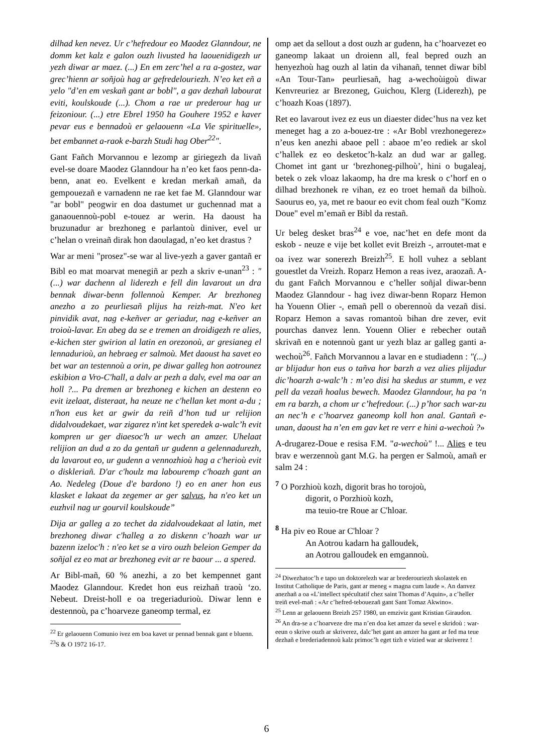dilhad ken nevez. Ur c’hefredour eo Maodez Glanndour, ne domm ket kalz e galon ouzh livusted ha laouenidigezh ur yezh diwar ar maez. (...) En em zerc’hel a ra a-gostez, war grec’hienn ar soñjoù hag ar gefredelouriezh. N’eo ket eñ a yelo "d’en em veskañ gant ar bobl", a gav dezhañ labourat eviti, koulskoude (...). Chom a rae ur prederour hag ur feizoniour. (...) etre Ebrel 1950 ha Gouhere 1952 e kaver pevar eus e bennadoù er gelaouenn «La Vie spirituelle», bet embannet a-raok e-barzh Studi hag Ober<sup>22</sup>".
Gant Fañch Morvannou e lezomp ar giriegezh da livañ evel-se doare Maodez Glanndour ha n’eo ket faos penn-da-benn, anat eo. Evelkent e kredan merkañ amañ, da gempouezañ e varnadenn ne rae ket fae M. Glanndour war "ar bobl" peogwir en doa dastumet ur guchennad mat a ganaouennoù-pobl e-touez ar werin. Ha daoust ha bruzunadur ar brezhoneg e parlantoù diniver, evel ur c’helan o vreinañ dirak hon daoulagad, n’eo ket drastus ?
War ar meni "prosez"-se war al live-yezh a gaver gantañ er Bibl eo mat moarvat menegiñ ar pezh a skriv e-unan<sup>23</sup> : "(...) war dachenn al liderezh e fell din lavarout un dra bennak diwar-benn follennoù Kemper. Ar brezhoneg anezho a zo peurliesañ plijus ha reizh-mat. N'eo ket pinvidik avat, nag e-keñver ar geriadur, nag e-keñver an troioù-lavar. En abeg da se e tremen an droidigezh re alies, e-kichen ster gwirion al latin en orezonoù, ar gresianeg el lennadurioù, an hebraeg er salmoù. Met daoust ha savet eo bet war an testennoù a orin, pe diwar galleg hon aotrounez eskibion a Vro-C'hall, a dalv ar pezh a dalv, evel ma oar an holl ?... Pa dremen ar brezhoneg e kichen an destenn eo evit izelaat, disteraat, ha neuze ne c'hellan ket mont a-du ; n'hon eus ket ar gwir da reiñ d’hon tud ur relijion didalvoudekaet, war zigarez n'int ket speredek a-walc’h evit kompren ur ger diaesoc'h ur wech an amzer. Uhelaat relijion an dud a zo da gentañ ur gudenn a gelennadurezh, da lavarout eo, ur gudenn a vennozhioù hag a c'herioù evit o diskleriañ. D'ar c'houlz ma labouremp c'hoazh gant an Ao. Nedeleg (Doue d'e bardono !) eo en aner hon eus klasket e lakaat da zegemer ar ger salvus, ha n'eo ket un euzhvil nag ur gourvil koulskoude”
Dija ar galleg a zo techet da zidalvoudekaat al latin, met brezhoneg diwar c'halleg a zo diskenn c’hoazh war ur bazenn izeloc'h : n'eo ket se a viro ouzh beleion Gemper da soñjal ez eo mat ar brezhoneg evit ar re baour ... a spered.
Ar Bibl-mañ, 60 % anezhi, a zo bet kempennet gant Maodez Glanndour. Kredet hon eus reizhañ traoù ‘zo. Nebeut. Dreist-holl e oa tregeriadurioù. Diwar lenn e destennoù, pa c’hoarveze ganeomp termal, ez
<sup>22</sup> Er gelaouenn Comunio ivez em boa kavet ur pennad bennak gant e bluenn.
<sup>23</sup>S & O 1972 16-17.
omp aet da sellout a dost ouzh ar gudenn, ha c’hoarvezet eo ganeomp lakaat un droienn all, feal bepred ouzh an henyezhoù hag ouzh al latin da vihanañ, tennet diwar bibl «An Tour-Tan» peurliesañ, hag a-wechoùigoù diwar Kenvreuriez ar Brezoneg, Guichou, Klerg (Liderezh), pe c’hoazh Koas (1897).
Ret eo lavarout ivez ez eus un diaester didec’hus na vez ket meneget hag a zo a-bouez-tre : «Ar Bobl vrezhonegerez» n’eus ken anezhi abaoe pell : abaoe m’eo rediek ar skol c’hallek ez eo desketoc’h-kalz an dud war ar galleg. Chomet int gant ur ‘brezhoneg-pilhoù’, hini o bugaleaj, betek o zek vloaz lakaomp, ha dre ma kresk o c’horf en o dilhad brezhonek re vihan, ez eo troet hemañ da bilhoù. Saourus eo, ya, met re baour eo evit chom feal ouzh "Komz Doue" evel m’emañ er Bibl da restañ.
Ur beleg desket bras<sup>24</sup> e voe, nac’het en defe mont da eskob - neuze e vije bet kollet evit Breizh -, arroutet-mat e oa ivez war sonerezh Breizh<sup>25</sup>. E holl vuhez a seblant gouestlet da Vreizh. Roparz Hemon a reas ivez, araozañ. A-du gant Fañch Morvannou e c’heller soñjal diwar-benn Maodez Glanndour - hag ivez diwar-benn Roparz Hemon ha Youenn Olier -, emañ pell o oberennoù da vezañ disi. Roparz Hemon a savas romantoù bihan dre zever, evit pourchas danvez lenn. Youenn Olier e rebecher outañ skrivañ en e notennoù gant ur yezh blaz ar galleg ganti a-wechoù<sup>26</sup>. Fañch Morvannou a lavar en e studiadenn : "(...) ar blijadur hon eus o tañva hor barzh a vez alies plijadur dic’hoarzh a-walc’h : m’eo disi ha skedus ar stumm, e vez pell da vezañ hoalus bewech. Maodez Glanndour, ha pa ‘n em ra barzh, a chom ur c’hefredour. (...) p’hor sach war-zu an nec’h e c’hoarvez ganeomp koll hon anal. Gantañ e-unan, daoust ha n’en em gav ket re verr e hini a-wechoù ?»
A-drugarez-Doue e resisa F.M. "a-wechoù" !... Alies e teu brav e werzennoù gant M.G. ha pergen er Salmoù, amañ er salm 24 :
<sup>7</sup> O Porzhioù kozh, digorit bras ho torojoù,
digorit, o Porzhioù kozh,
ma teuio-tre Roue ar C'hloar.
<sup>8</sup> Ha piv eo Roue ar C'hloar ?
An Aotrou kadarn ha galloudek,
an Aotrou galloudek en emgannoù.
<sup>24</sup> Diwezhatoc’h e tapo un doktorelezh war ar brederouriezh skolastek en Institut Catholique de Paris, gant ar meneg « magna cum laude ». An danvez anezhañ a oa «L’intellect spécultatif chez saint Thomas d’Aquin», a c’heller treiñ evel-mañ : «Ar c’hefred-tebouezañ gant Sant Tomaz Akwino».
<sup>25</sup> Lenn ar gelaouenn Breizh 257 1980, un emziviz gant Kristian Giraudon.
<sup>26</sup> An dra-se a c’hoarveze dre ma n’en doa ket amzer da sevel e skridoù : war-eeun o skrive ouzh ar skriverez, dalc’het gant an amzer ha gant ar fed ma teue dezhañ e brederiadennoù kalz primoc’h eget tizh e vizied war ar skriverez !
6